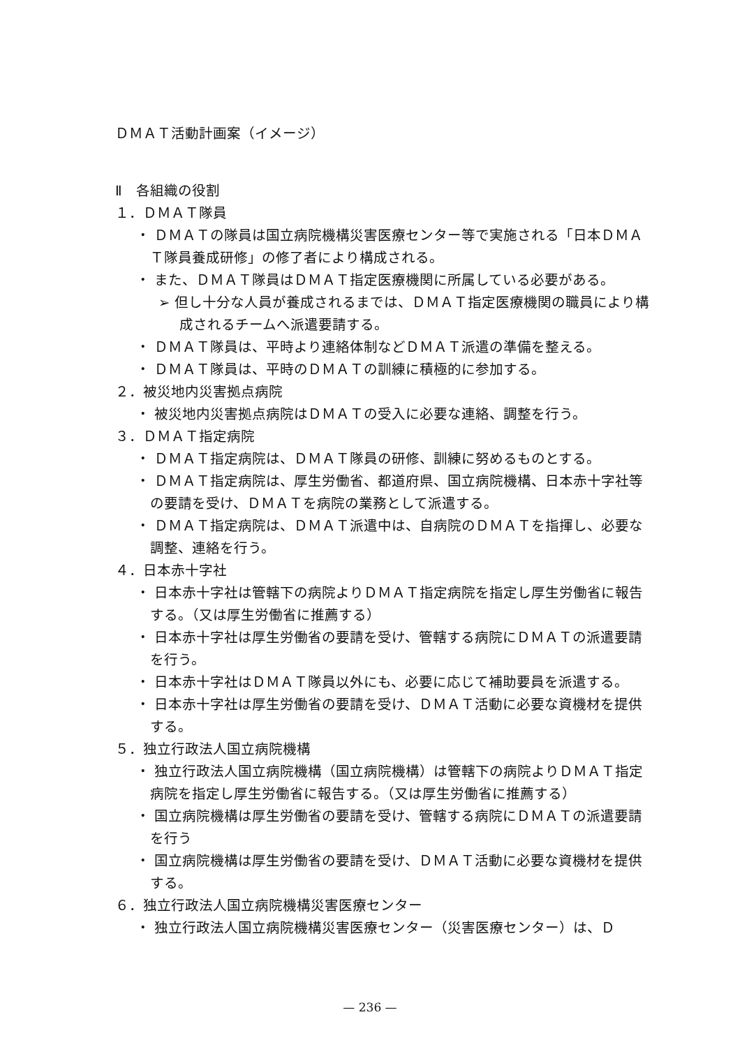ＤＭＡＴ活動計画案（イメージ）
Ⅱ　各組織の役割
１．ＤＭＡＴ隊員
・ ＤＭＡＴの隊員は国立病院機構災害医療センター等で実施される「日本ＤＭＡＴ隊員養成研修」の修了者により構成される。
・ また、ＤＭＡＴ隊員はＤＭＡＴ指定医療機関に所属している必要がある。
➢ 但し十分な人員が養成されるまでは、ＤＭＡＴ指定医療機関の職員により構成されるチームへ派遣要請する。
・ ＤＭＡＴ隊員は、平時より連絡体制などＤＭＡＴ派遣の準備を整える。
・ ＤＭＡＴ隊員は、平時のＤＭＡＴの訓練に積極的に参加する。
２．被災地内災害拠点病院
・ 被災地内災害拠点病院はＤＭＡＴの受入に必要な連絡、調整を行う。
３．ＤＭＡＴ指定病院
・ ＤＭＡＴ指定病院は、ＤＭＡＴ隊員の研修、訓練に努めるものとする。
・ ＤＭＡＴ指定病院は、厚生労働省、都道府県、国立病院機構、日本赤十字社等の要請を受け、ＤＭＡＴを病院の業務として派遣する。
・ ＤＭＡＴ指定病院は、ＤＭＡＴ派遣中は、自病院のＤＭＡＴを指揮し、必要な調整、連絡を行う。
４．日本赤十字社
・ 日本赤十字社は管轄下の病院よりＤＭＡＴ指定病院を指定し厚生労働省に報告する。（又は厚生労働省に推薦する）
・ 日本赤十字社は厚生労働省の要請を受け、管轄する病院にＤＭＡＴの派遣要請を行う。
・ 日本赤十字社はＤＭＡＴ隊員以外にも、必要に応じて補助要員を派遣する。
・ 日本赤十字社は厚生労働省の要請を受け、ＤＭＡＴ活動に必要な資機材を提供する。
５．独立行政法人国立病院機構
・ 独立行政法人国立病院機構（国立病院機構）は管轄下の病院よりＤＭＡＴ指定病院を指定し厚生労働省に報告する。（又は厚生労働省に推薦する）
・ 国立病院機構は厚生労働省の要請を受け、管轄する病院にＤＭＡＴの派遣要請を行う
・ 国立病院機構は厚生労働省の要請を受け、ＤＭＡＴ活動に必要な資機材を提供する。
６．独立行政法人国立病院機構災害医療センター
・ 独立行政法人国立病院機構災害医療センター（災害医療センター）は、Ｄ
— 236 —